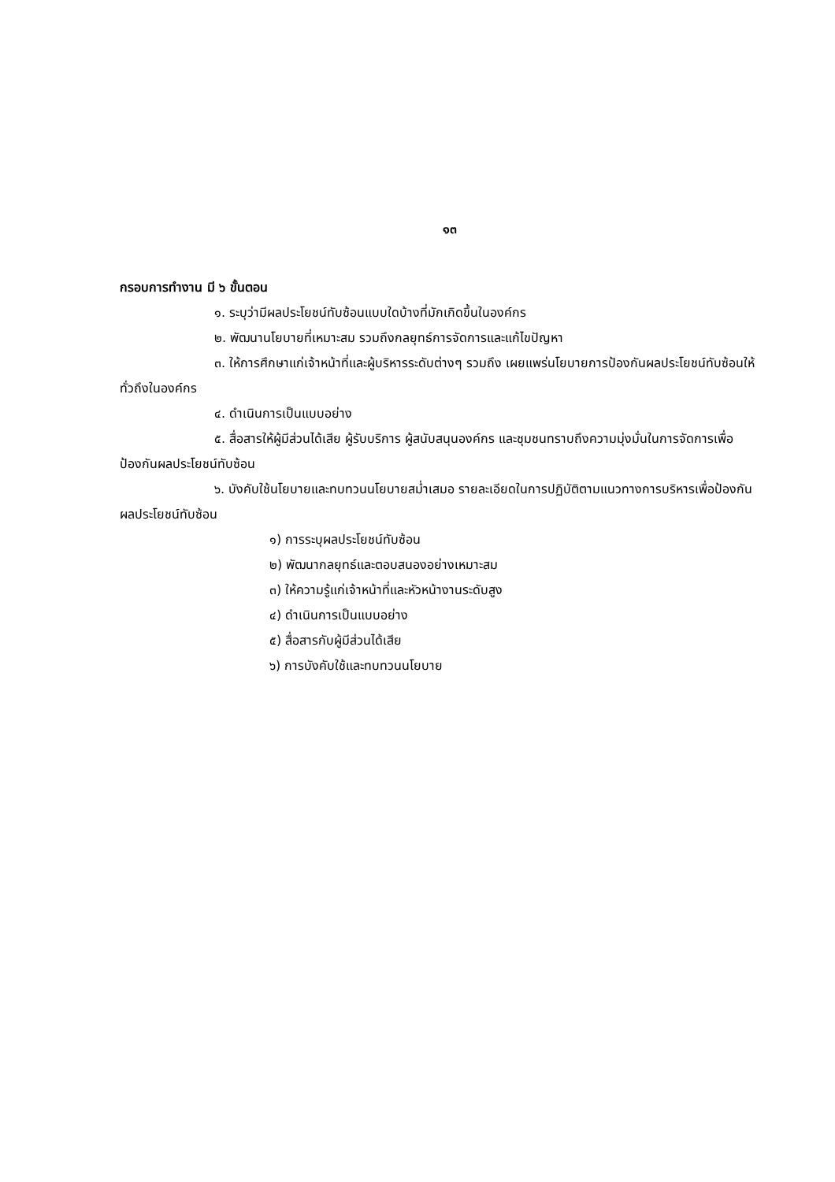๑๓
กรอบการทำงาน มี ๖ ขั้นตอน
๑. ระบุว่ามีผลประโยชน์ทับซ้อนแบบใดบ้างที่มักเกิดขึ้นในองค์กร
๒. พัฒนานโยบายที่เหมาะสม รวมถึงกลยุทธ์การจัดการและแก้ไขปัญหา
๓. ให้การศึกษาแก่เจ้าหน้าที่และผู้บริหารระดับต่างๆ รวมถึง เผยแพร่นโยบายการป้องกันผลประโยชน์ทับซ้อนให้ทั่วถึงในองค์กร
๔. ดำเนินการเป็นแบบอย่าง
๕. สื่อสารให้ผู้มีส่วนได้เสีย ผู้รับบริการ ผู้สนับสนุนองค์กร และชุมชนทราบถึงความมุ่งมั่นในการจัดการเพื่อป้องกันผลประโยชน์ทับซ้อน
๖. บังคับใช้นโยบายและทบทวนนโยบายสม่ำเสมอ รายละเอียดในการปฏิบัติตามแนวทางการบริหารเพื่อป้องกันผลประโยชน์ทับซ้อน
๑) การระบุผลประโยชน์ทับซ้อน
๒) พัฒนากลยุทธ์และตอบสนองอย่างเหมาะสม
๓) ให้ความรู้แก่เจ้าหน้าที่และหัวหน้างานระดับสูง
๔) ดำเนินการเป็นแบบอย่าง
๕) สื่อสารกับผู้มีส่วนได้เสีย
๖) การบังคับใช้และทบทวนนโยบาย